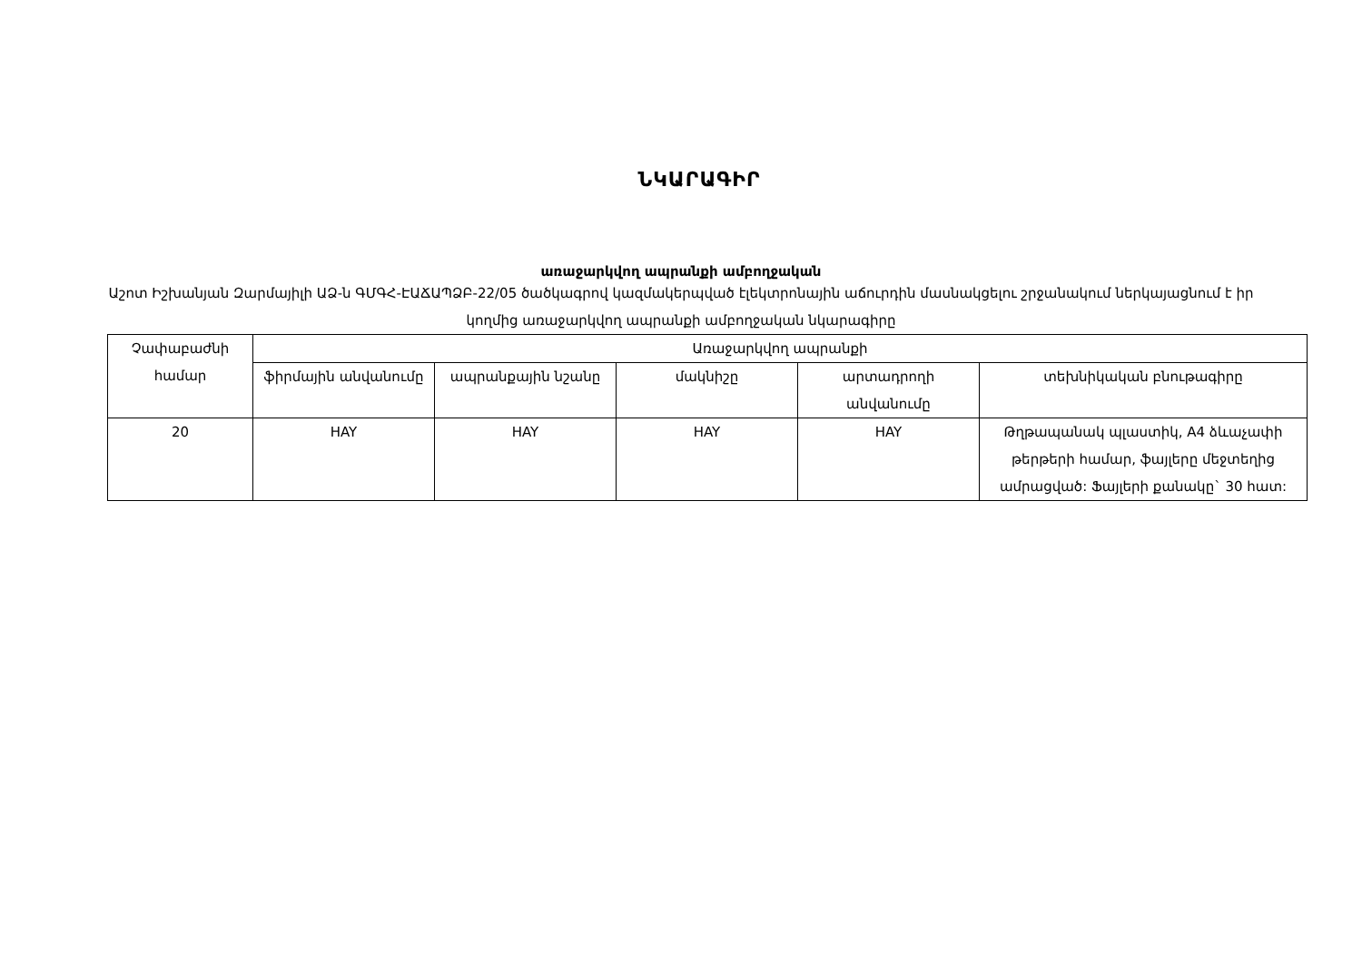ՆԿԱՐԱԳԻՐ
առաջարկվող ապրանքի ամբողջական
Աշոտ Իշխանյան Զարմայիլի ԱՁ-ն ԳՄԳՀ-ԷԱՃԱՊՁԲ-22/05 ծածկագրով կազմակերպված էլեկտրոնային աճուրդին մասնակցելու շրջանակում ներկայացնում է իր կողմից առաջարկվող ապրանքի ամբողջական նկարագիրը
| Չափաբաժնի համար | Առաջարկվող ապրանքի | | | | |
| --- | --- | --- | --- | --- | --- |
| | ֆիրմային անվանումը | ապրանքային նշանը | մակնիշը | արտադրողի անվանումը | տեխնիկական բնութագիրը |
| 20 | HAY | HAY | HAY | HAY | Թղթապանակ պլաստիկ, A4 ձևաչափի թերթերի համար, ֆայլերը մեջտեղից ամրացված: Ֆայլերի քանակը` 30 հատ: |